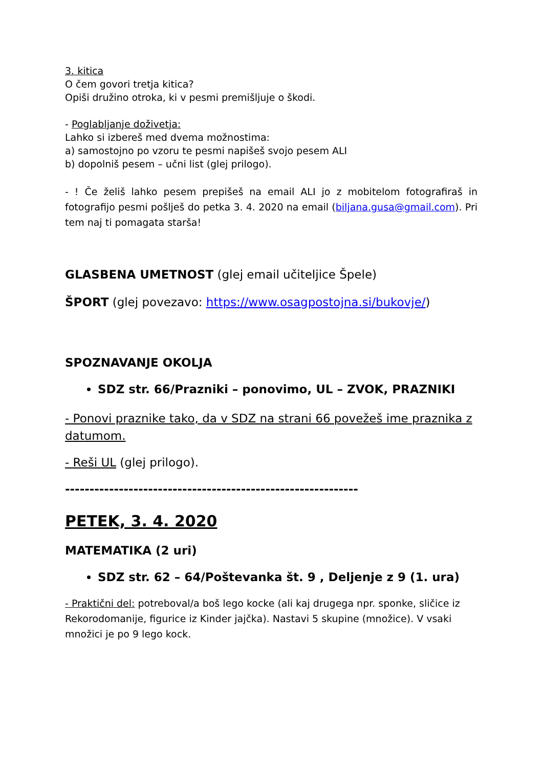3. kitica
O čem govori tretja kitica?
Opiši družino otroka, ki v pesmi premišljuje o škodi.
- Poglabljanje doživetja:
Lahko si izbereš med dvema možnostima:
a) samostojno po vzoru te pesmi napišeš svojo pesem ALI
b) dopolniš pesem – učni list (glej prilogo).
- ! Če želiš lahko pesem prepišeš na email ALI jo z mobitelom fotografiraš in fotografijo pesmi pošlješ do petka 3. 4. 2020 na email (biljana.gusa@gmail.com). Pri tem naj ti pomagata starša!
GLASBENA UMETNOST (glej email učiteljice Špele)
ŠPORT (glej povezavo: https://www.osagpostojna.si/bukovje/)
SPOZNAVANJE OKOLJA
SDZ str. 66/Prazniki – ponovimo, UL – ZVOK, PRAZNIKI
- Ponovi praznike tako, da v SDZ na strani 66 povežeš ime praznika z datumom.
- Reši UL (glej prilogo).
------------------------------------------------------------
PETEK, 3. 4. 2020
MATEMATIKA (2 uri)
SDZ str. 62 – 64/Poštevanka št. 9 , Deljenje z 9 (1. ura)
- Praktični del: potreboval/a boš lego kocke (ali kaj drugega npr. sponke, sličice iz Rekorodomanije, figurice iz Kinder jajčka). Nastavi 5 skupine (množice). V vsaki množici je po 9 lego kock.